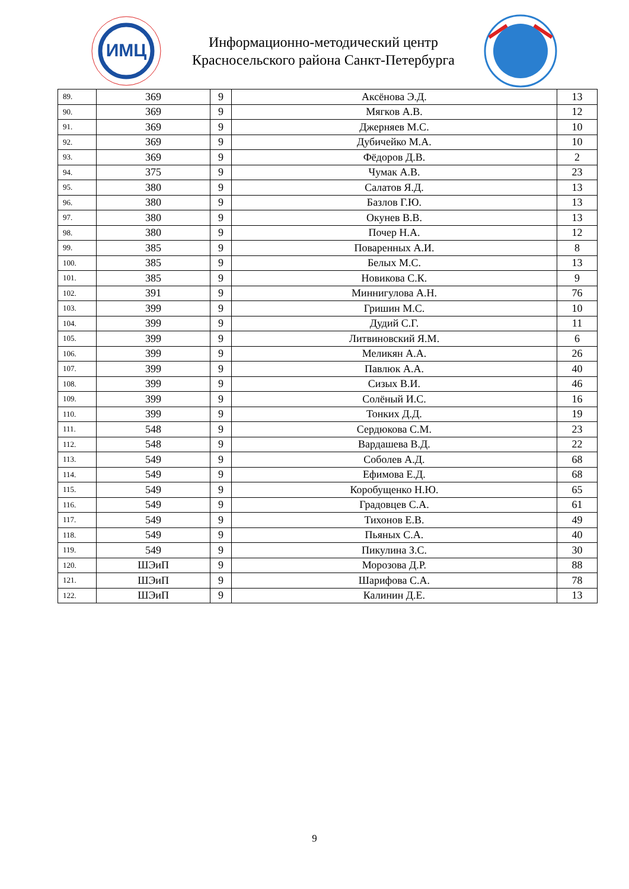ИМЦ
Информационно-методический центр
Красносельского района Санкт-Петербурга
| 89. | 369 | 9 | Аксёнова Э.Д. | 13 |
| 90. | 369 | 9 | Мягков А.В. | 12 |
| 91. | 369 | 9 | Джерняев М.С. | 10 |
| 92. | 369 | 9 | Дубичейко М.А. | 10 |
| 93. | 369 | 9 | Фёдоров Д.В. | 2 |
| 94. | 375 | 9 | Чумак А.В. | 23 |
| 95. | 380 | 9 | Салатов Я.Д. | 13 |
| 96. | 380 | 9 | Базлов Г.Ю. | 13 |
| 97. | 380 | 9 | Окунев В.В. | 13 |
| 98. | 380 | 9 | Почер Н.А. | 12 |
| 99. | 385 | 9 | Поваренных А.И. | 8 |
| 100. | 385 | 9 | Белых М.С. | 13 |
| 101. | 385 | 9 | Новикова С.К. | 9 |
| 102. | 391 | 9 | Миннигулова А.Н. | 76 |
| 103. | 399 | 9 | Гришин М.С. | 10 |
| 104. | 399 | 9 | Дудий С.Г. | 11 |
| 105. | 399 | 9 | Литвиновский Я.М. | 6 |
| 106. | 399 | 9 | Меликян А.А. | 26 |
| 107. | 399 | 9 | Павлюк А.А. | 40 |
| 108. | 399 | 9 | Сизых В.И. | 46 |
| 109. | 399 | 9 | Солёный И.С. | 16 |
| 110. | 399 | 9 | Тонких Д.Д. | 19 |
| 111. | 548 | 9 | Сердюкова С.М. | 23 |
| 112. | 548 | 9 | Вардашева В.Д. | 22 |
| 113. | 549 | 9 | Соболев А.Д. | 68 |
| 114. | 549 | 9 | Ефимова Е.Д. | 68 |
| 115. | 549 | 9 | Коробущенко Н.Ю. | 65 |
| 116. | 549 | 9 | Градовцев С.А. | 61 |
| 117. | 549 | 9 | Тихонов Е.В. | 49 |
| 118. | 549 | 9 | Пьяных С.А. | 40 |
| 119. | 549 | 9 | Пикулина З.С. | 30 |
| 120. | ШЭиП | 9 | Морозова Д.Р. | 88 |
| 121. | ШЭиП | 9 | Шарифова С.А. | 78 |
| 122. | ШЭиП | 9 | Калинин Д.Е. | 13 |
9